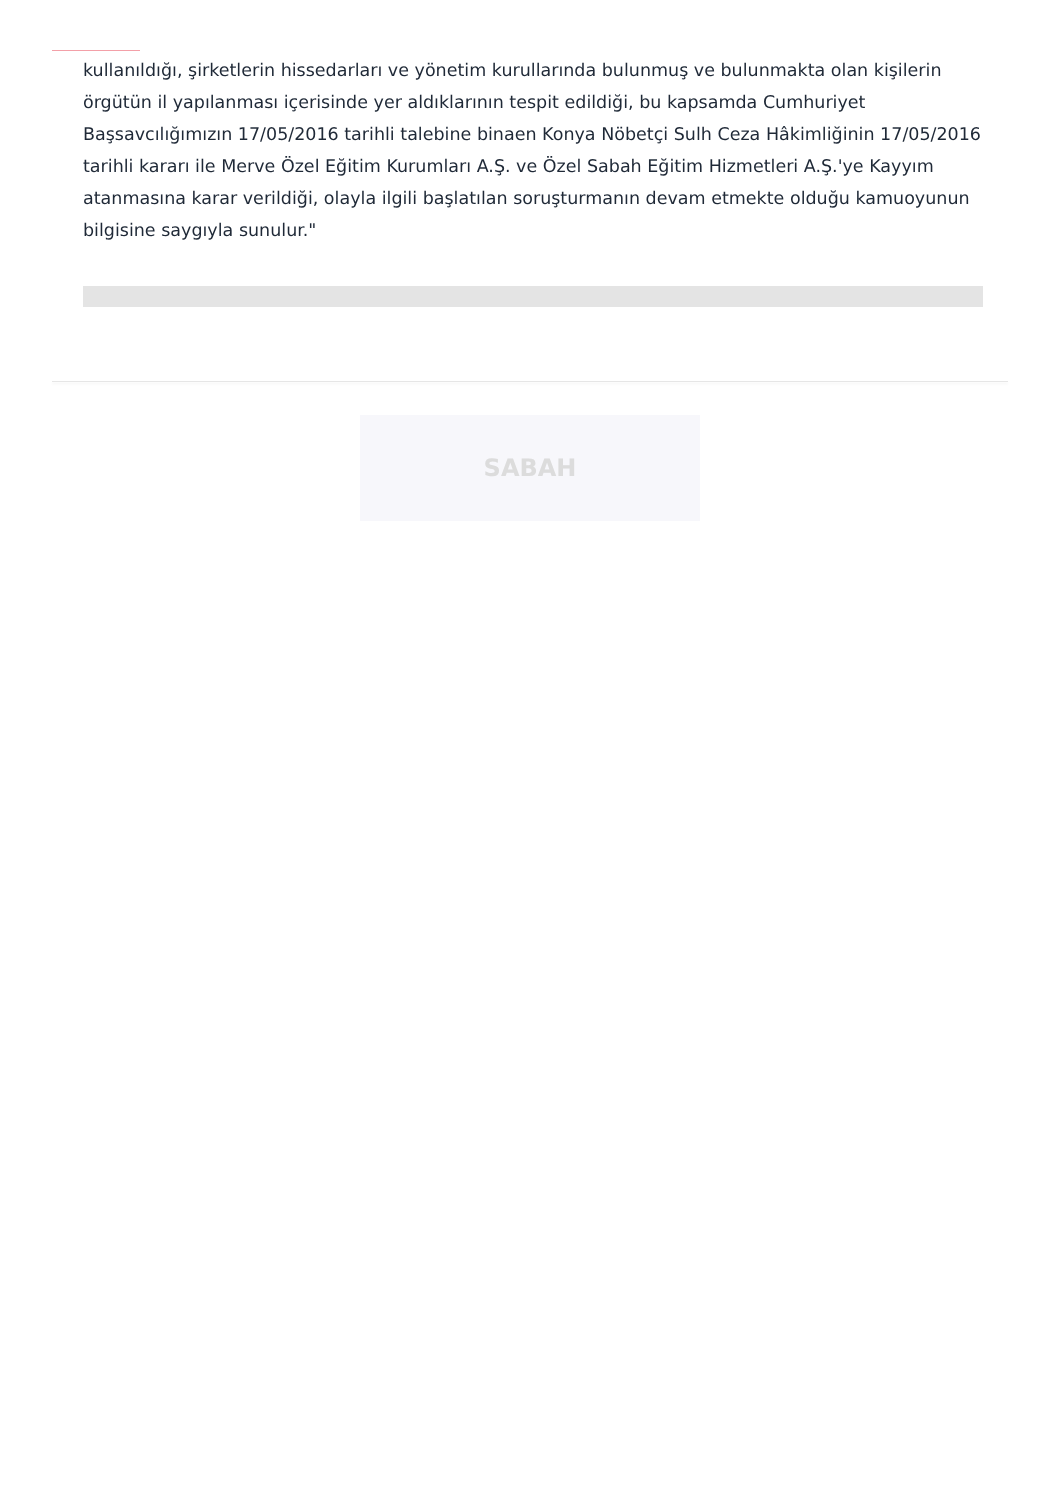kullanıldığı, şirketlerin hissedarları ve yönetim kurullarında bulunmuş ve bulunmakta olan kişilerin örgütün il yapılanması içerisinde yer aldıklarının tespit edildiği, bu kapsamda Cumhuriyet Başsavcılığımızın 17/05/2016 tarihli talebine binaen Konya Nöbetçi Sulh Ceza Hâkimliğinin 17/05/2016 tarihli kararı ile Merve Özel Eğitim Kurumları A.Ş. ve Özel Sabah Eğitim Hizmetleri A.Ş.'ye Kayyım atanmasına karar verildiği, olayla ilgili başlatılan soruşturmanın devam etmekte olduğu kamuoyunun bilgisine saygıyla sunulur."
SABAH